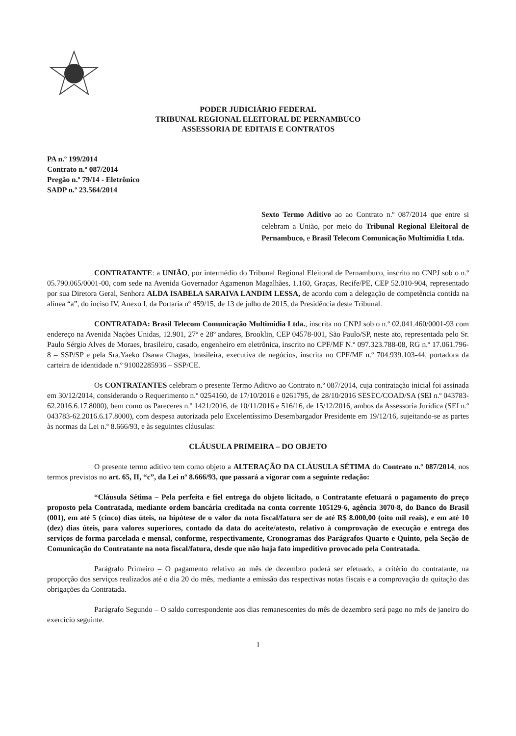PODER JUDICIÁRIO FEDERAL
TRIBUNAL REGIONAL ELEITORAL DE PERNAMBUCO
ASSESSORIA DE EDITAIS E CONTRATOS
PA n.º 199/2014
Contrato n.º 087/2014
Pregão n.º 79/14 - Eletrônico
SADP n.º 23.564/2014
Sexto Termo Aditivo ao ao Contrato n.º 087/2014 que entre si celebram a União, por meio do Tribunal Regional Eleitoral de Pernambuco, e Brasil Telecom Comunicação Multimídia Ltda.
CONTRATANTE: a UNIÃO, por intermédio do Tribunal Regional Eleitoral de Pernambuco, inscrito no CNPJ sob o n.º 05.790.065/0001-00, com sede na Avenida Governador Agamenon Magalhães, 1.160, Graças, Recife/PE, CEP 52.010-904, representado por sua Diretora Geral, Senhora ALDA ISABELA SARAIVA LANDIM LESSA, de acordo com a delegação de competência contida na alínea “a”, do inciso IV, Anexo I, da Portaria nº 459/15, de 13 de julho de 2015, da Presidência deste Tribunal.
CONTRATADA: Brasil Telecom Comunicação Multimídia Ltda., inscrita no CNPJ sob o n.º 02.041.460/0001-93 com endereço na Avenida Nações Unidas, 12.901, 27º e 28º andares, Brooklin, CEP 04578-001, São Paulo/SP, neste ato, representada pelo Sr. Paulo Sérgio Alves de Moraes, brasileiro, casado, engenheiro em eletrônica, inscrito no CPF/MF N.º 097.323.788-08, RG n.º 17.061.796-8 – SSP/SP e pela Sra.Yaeko Osawa Chagas, brasileira, executiva de negócios, inscrita no CPF/MF n.º 704.939.103-44, portadora da carteira de identidade n.º 91002285936 – SSP/CE.
Os CONTRATANTES celebram o presente Termo Aditivo ao Contrato n.º 087/2014, cuja contratação inicial foi assinada em 30/12/2014, considerando o Requerimento n.º 0254160, de 17/10/2016 e 0261795, de 28/10/2016 SESEC/COAD/SA (SEI n.º 043783-62.2016.6.17.8000), bem como os Pareceres n.º 1421/2016, de 10/11/2016 e 516/16, de 15/12/2016, ambos da Assessoria Jurídica (SEI n.º 043783-62.2016.6.17.8000), com despesa autorizada pelo Excelentíssimo Desembargador Presidente em 19/12/16, sujeitando-se as partes às normas da Lei n.º 8.666/93, e às seguintes cláusulas:
CLÁUSULA PRIMEIRA – DO OBJETO
O presente termo aditivo tem como objeto a ALTERAÇÃO DA CLÁUSULA SÉTIMA do Contrato n.º 087/2014, nos termos previstos no art. 65, II, “c”, da Lei nº 8.666/93, que passará a vigorar com a seguinte redação:
“Cláusula Sétima – Pela perfeita e fiel entrega do objeto licitado, o Contratante efetuará o pagamento do preço proposto pela Contratada, mediante ordem bancária creditada na conta corrente 105129-6, agência 3070-8, do Banco do Brasil (001), em até 5 (cinco) dias úteis, na hipótese de o valor da nota fiscal/fatura ser de até R$ 8.000,00 (oito mil reais), e em até 10 (dez) dias úteis, para valores superiores, contado da data do aceite/atesto, relativo à comprovação de execução e entrega dos serviços de forma parcelada e mensal, conforme, respectivamente, Cronogramas dos Parágrafos Quarto e Quinto, pela Seção de Comunicação do Contratante na nota fiscal/fatura, desde que não haja fato impeditivo provocado pela Contratada.
Parágrafo Primeiro – O pagamento relativo ao mês de dezembro poderá ser efetuado, a critério do contratante, na proporção dos serviços realizados até o dia 20 do mês, mediante a emissão das respectivas notas fiscais e a comprovação da quitação das obrigações da Contratada.
Parágrafo Segundo – O saldo correspondente aos dias remanescentes do mês de dezembro será pago no mês de janeiro do exercício seguinte.
1